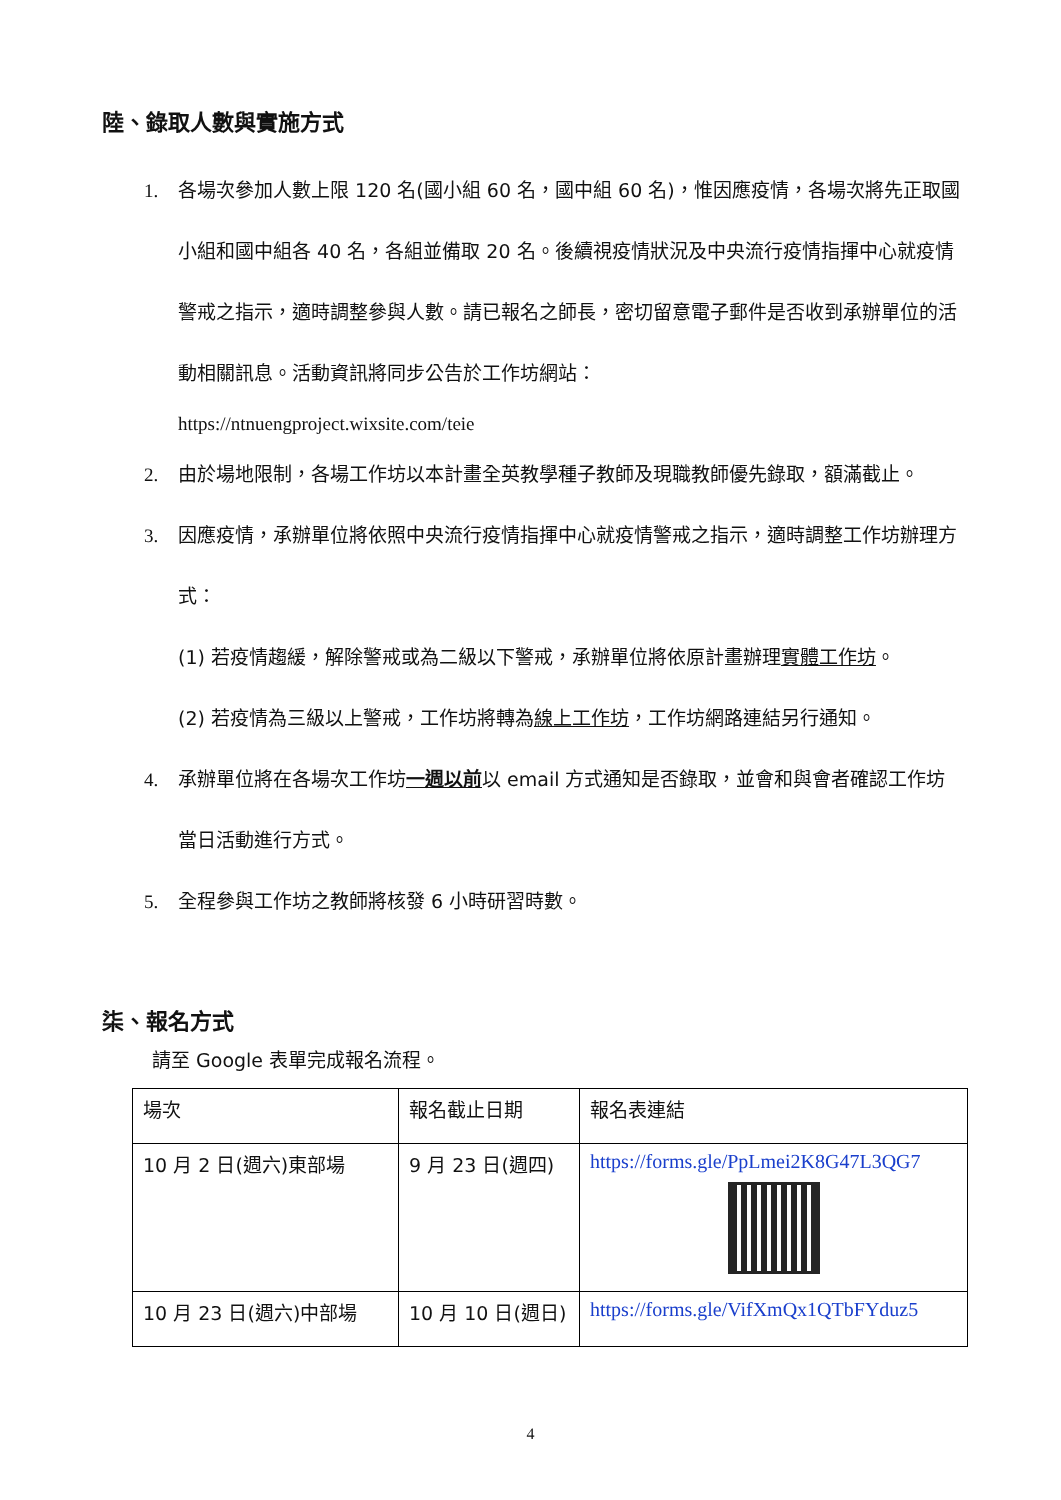陸、錄取人數與實施方式
1. 各場次參加人數上限 120 名(國小組 60 名，國中組 60 名)，惟因應疫情，各場次將先正取國小組和國中組各 40 名，各組並備取 20 名。後續視疫情狀況及中央流行疫情指揮中心就疫情警戒之指示，適時調整參與人數。請已報名之師長，密切留意電子郵件是否收到承辦單位的活動相關訊息。活動資訊將同步公告於工作坊網站：
https://ntnuengproject.wixsite.com/teie
2. 由於場地限制，各場工作坊以本計畫全英教學種子教師及現職教師優先錄取，額滿截止。
3. 因應疫情，承辦單位將依照中央流行疫情指揮中心就疫情警戒之指示，適時調整工作坊辦理方式：
(1) 若疫情趨緩，解除警戒或為二級以下警戒，承辦單位將依原計畫辦理實體工作坊。
(2) 若疫情為三級以上警戒，工作坊將轉為線上工作坊，工作坊網路連結另行通知。
4. 承辦單位將在各場次工作坊一週以前以 email 方式通知是否錄取，並會和與會者確認工作坊當日活動進行方式。
5. 全程參與工作坊之教師將核發 6 小時研習時數。
柒、報名方式
請至 Google 表單完成報名流程。
| 場次 | 報名截止日期 | 報名表連結 |
| --- | --- | --- |
| 10 月 2 日(週六)東部場 | 9 月 23 日(週四) | https://forms.gle/PpLmei2K8G47L3QG7 |
| 10 月 23 日(週六)中部場 | 10 月 10 日(週日) | https://forms.gle/VifXmQx1QTbFYduz5 |
4